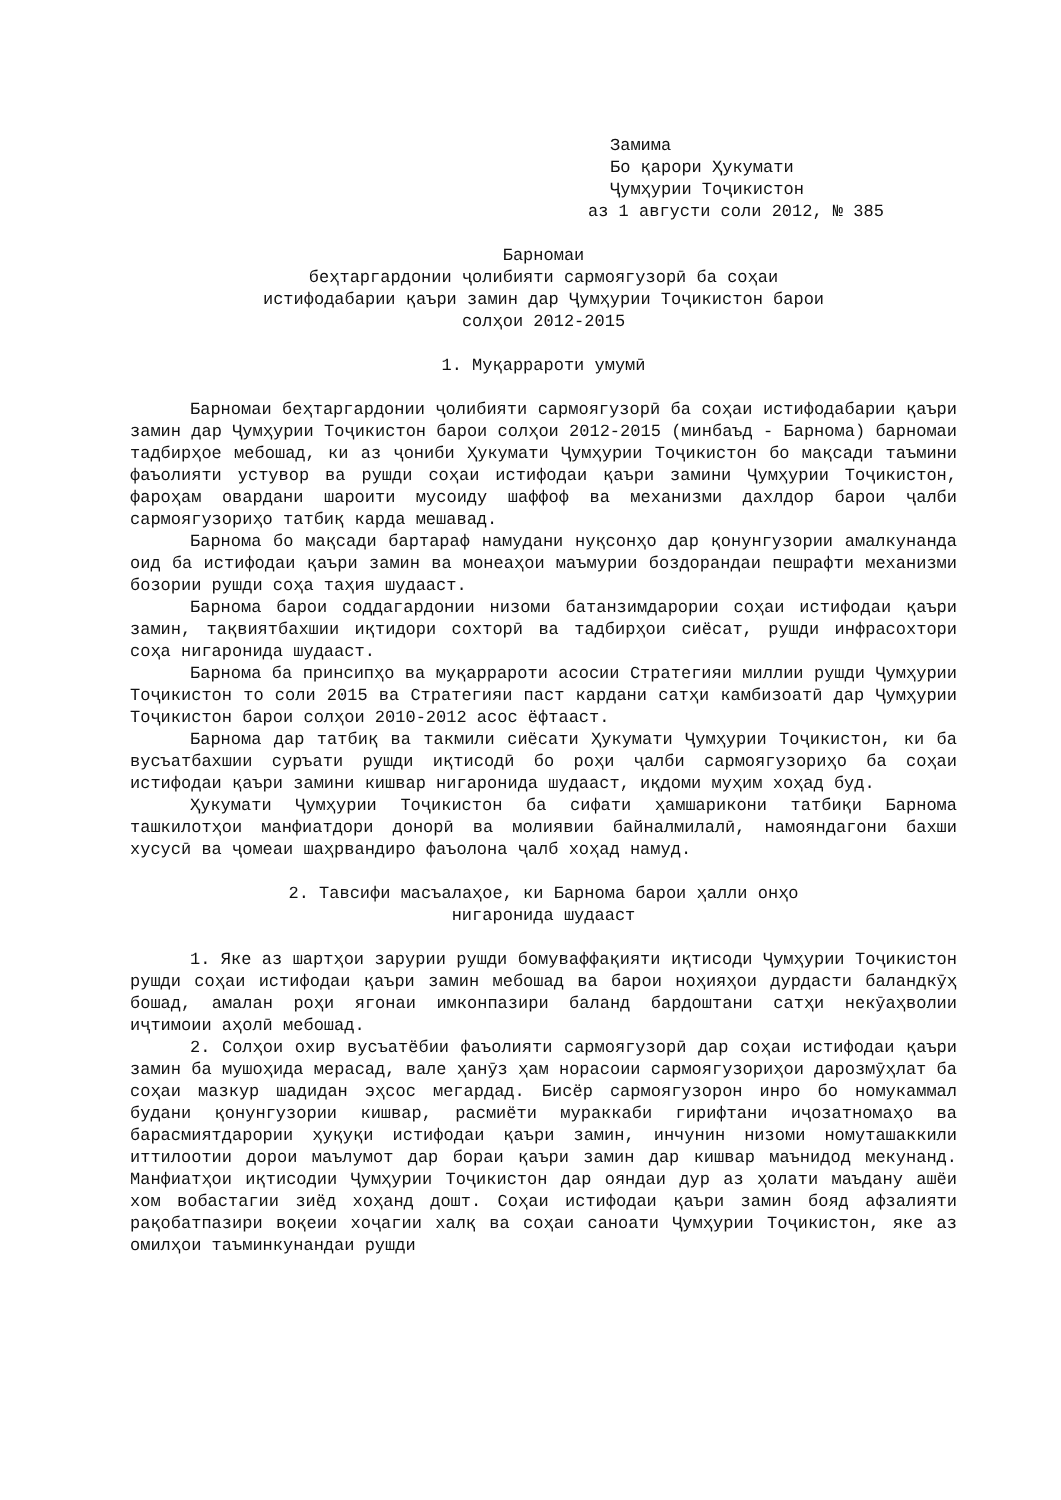Замима
Бо қарори Ҳукумати
Ҷумҳурии Тоҷикистон
аз 1 августи соли 2012, № 385
Барномаи
беҳтаргардонии ҷолибияти сармоягузорӣ ба соҳаи
истифодабарии қаъри замин дар Ҷумҳурии Тоҷикистон барои
солҳои 2012-2015
1. Муқаррароти умумӣ
Барномаи беҳтаргардонии ҷолибияти сармоягузорӣ ба соҳаи истифодабарии қаъри замин дар Ҷумҳурии Тоҷикистон барои солҳои 2012-2015 (минбаъд - Барнома) барномаи тадбирҳое мебошад, ки аз ҷониби Ҳукумати Ҷумҳурии Тоҷикистон бо мақсади таъмини фаъолияти устувор ва рушди соҳаи истифодаи қаъри замини Ҷумҳурии Тоҷикистон, фароҳам овардани шароити мусоиду шаффоф ва механизми дахлдор барои ҷалби сармоягузориҳо татбиқ карда мешавад.
Барнома бо мақсади бартараф намудани нуқсонҳо дар қонунгузории амалкунанда оид ба истифодаи қаъри замин ва монеаҳои маъмурии боздорандаи пешрафти механизми бозории рушди соҳа таҳия шудааст.
Барнома барои соддагардонии низоми батанзимдарории соҳаи истифодаи қаъри замин, тақвиятбахшии иқтидори сохторӣ ва тадбирҳои сиёсат, рушди инфрасохтори соҳа нигаронида шудааст.
Барнома ба принсипҳо ва муқаррароти асосии Стратегияи миллии рушди Ҷумҳурии Тоҷикистон то соли 2015 ва Стратегияи паст кардани сатҳи камбизоатӣ дар Ҷумҳурии Тоҷикистон барои солҳои 2010-2012 асос ёфтааст.
Барнома дар татбиқ ва такмили сиёсати Ҳукумати Ҷумҳурии Тоҷикистон, ки ба вусъатбахшии суръати рушди иқтисодӣ бо роҳи ҷалби сармоягузориҳо ба соҳаи истифодаи қаъри замини кишвар нигаронида шудааст, иқдоми муҳим хоҳад буд.
Ҳукумати Ҷумҳурии Тоҷикистон ба сифати ҳамшарикони татбиқи Барнома ташкилотҳои манфиатдори донорӣ ва молиявии байналмилалӣ, намояндагони бахши хусусӣ ва ҷомеаи шаҳрвандиро фаъолона ҷалб хоҳад намуд.
2. Тавсифи масъалаҳое, ки Барнома барои ҳалли онҳо
нигаронида шудааст
1. Яке аз шартҳои зарурии рушди бомуваффақияти иқтисоди Ҷумҳурии Тоҷикистон рушди соҳаи истифодаи қаъри замин мебошад ва барои ноҳияҳои дурдасти баландкӯҳ бошад, амалан роҳи ягонаи имконпазири баланд бардоштани сатҳи некӯаҳволии иҷтимоии аҳолӣ мебошад.
2. Солҳои охир вусъатёбии фаъолияти сармоягузорӣ дар соҳаи истифодаи қаъри замин ба мушоҳида мерасад, вале ҳанӯз ҳам норасоии сармоягузориҳои дарозмӯҳлат ба соҳаи мазкур шадидан эҳсос мегардад. Бисёр сармоягузорон инро бо номукаммал будани қонунгузории кишвар, расмиёти мураккаби гирифтани иҷозатномаҳо ва барасмиятдарории ҳуқуқи истифодаи қаъри замин, инчунин низоми номуташаккили иттилоотии дорои маълумот дар бораи қаъри замин дар кишвар маънидод мекунанд. Манфиатҳои иқтисодии Ҷумҳурии Тоҷикистон дар ояндаи дур аз ҳолати маъдану ашёи хом вобастагии зиёд хоҳанд дошт. Соҳаи истифодаи қаъри замин бояд афзалияти рақобатпазири воқеии хоҷагии халқ ва соҳаи саноати Ҷумҳурии Тоҷикистон, яке аз омилҳои таъминкунандаи рушди